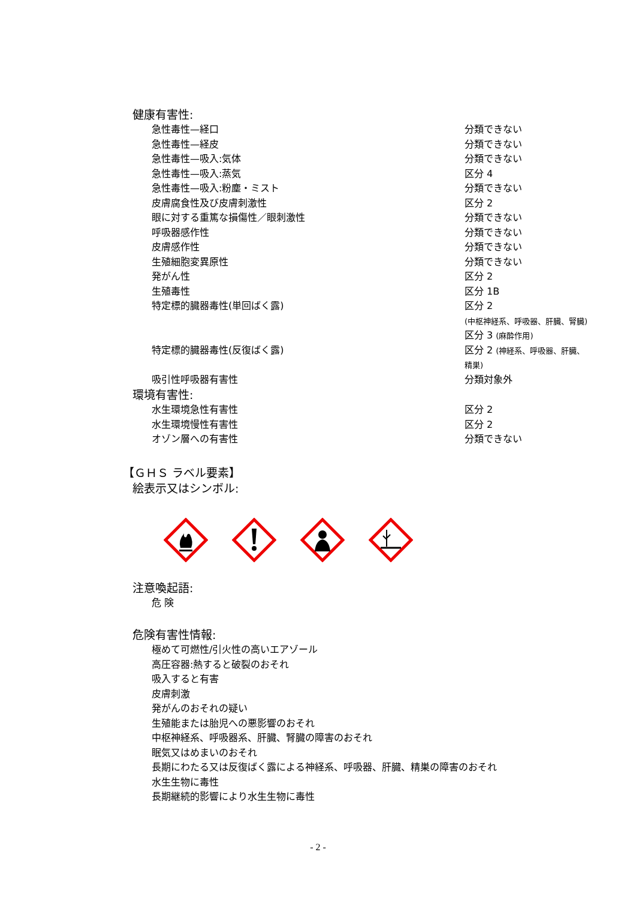健康有害性:
| 急性毒性—経口 | 分類できない |
| 急性毒性—経皮 | 分類できない |
| 急性毒性—吸入:気体 | 分類できない |
| 急性毒性—吸入:蒸気 | 区分 4 |
| 急性毒性—吸入:粉塵・ミスト | 分類できない |
| 皮膚腐食性及び皮膚刺激性 | 区分 2 |
| 眼に対する重篤な損傷性／眼刺激性 | 分類できない |
| 呼吸器感作性 | 分類できない |
| 皮膚感作性 | 分類できない |
| 生殖細胞変異原性 | 分類できない |
| 発がん性 | 区分 2 |
| 生殖毒性 | 区分 1B |
| 特定標的臓器毒性(単回ばく露) | 区分 2 (中枢神経系、呼吸器、肝臓、腎臓) 区分 3 (麻酔作用) |
| 特定標的臓器毒性(反復ばく露) | 区分 2 (神経系、呼吸器、肝臓、 精巣) |
| 吸引性呼吸器有害性 | 分類対象外 |
環境有害性:
| 水生環境急性有害性 | 区分 2 |
| 水生環境慢性有害性 | 区分 2 |
| オゾン層への有害性 | 分類できない |
【ＧＨＳ ラベル要素】
絵表示又はシンボル:
注意喚起語:
危 険
危険有害性情報:
極めて可燃性/引火性の高いエアゾール
高圧容器:熱すると破裂のおそれ
吸入すると有害
皮膚刺激
発がんのおそれの疑い
生殖能または胎児への悪影響のおそれ
中枢神経系、呼吸器系、肝臓、腎臓の障害のおそれ
眠気又はめまいのおそれ
長期にわたる又は反復ばく露による神経系、呼吸器、肝臓、精巣の障害のおそれ
水生生物に毒性
長期継続的影響により水生生物に毒性
- 2 -